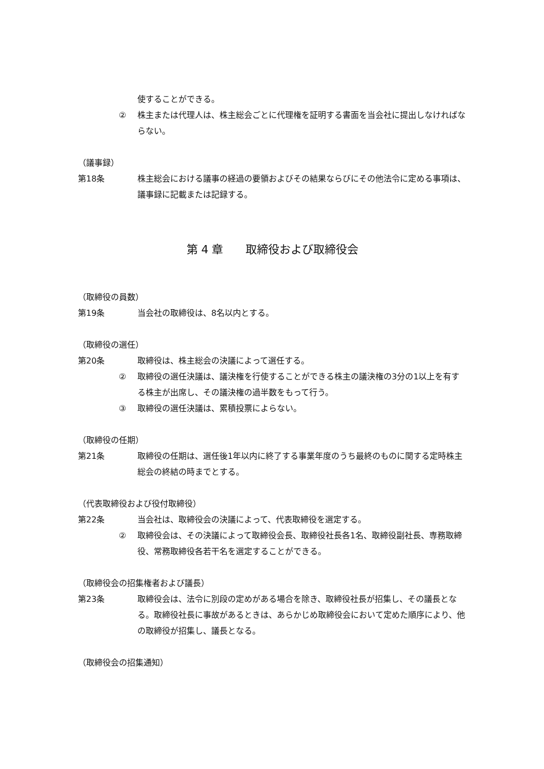使することができる。
② 株主または代理人は、株主総会ごとに代理権を証明する書面を当会社に提出しなければならない。
（議事録）
第18条 株主総会における議事の経過の要領およびその結果ならびにその他法令に定める事項は、議事録に記載または記録する。
第 4 章　　取締役および取締役会
（取締役の員数）
第19条 当会社の取締役は、8名以内とする。
（取締役の選任）
第20条 取締役は、株主総会の決議によって選任する。
② 取締役の選任決議は、議決権を行使することができる株主の議決権の3分の1以上を有する株主が出席し、その議決権の過半数をもって行う。
③ 取締役の選任決議は、累積投票によらない。
（取締役の任期）
第21条 取締役の任期は、選任後1年以内に終了する事業年度のうち最終のものに関する定時株主総会の終結の時までとする。
（代表取締役および役付取締役）
第22条 当会社は、取締役会の決議によって、代表取締役を選定する。
② 取締役会は、その決議によって取締役会長、取締役社長各1名、取締役副社長、専務取締役、常務取締役各若干名を選定することができる。
（取締役会の招集権者および議長）
第23条 取締役会は、法令に別段の定めがある場合を除き、取締役社長が招集し、その議長となる。取締役社長に事故があるときは、あらかじめ取締役会において定めた順序により、他の取締役が招集し、議長となる。
（取締役会の招集通知）